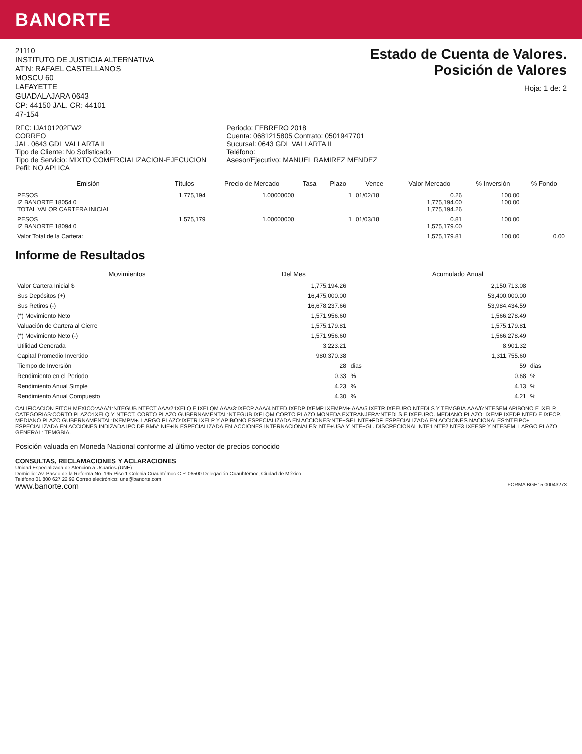BANORTE
21110
INSTITUTO DE JUSTICIA ALTERNATIVA
AT'N: RAFAEL CASTELLANOS
MOSCU 60
LAFAYETTE
GUADALAJARA 0643
CP: 44150 JAL. CR: 44101
47-154
Estado de Cuenta de Valores.
Posición de Valores
Hoja: 1 de: 2
RFC: IJA101202FW2
CORREO
JAL. 0643 GDL VALLARTA II
Tipo de Cliente: No Sofisticado
Tipo de Servicio: MIXTO COMERCIALIZACION-EJECUCION
Pefil: NO APLICA
Periodo: FEBRERO 2018
Cuenta: 0681215805 Contrato: 0501947701
Sucursal: 0643 GDL VALLARTA II
Teléfono:
Asesor/Ejecutivo: MANUEL RAMIREZ MENDEZ
| Emisión | Títulos | Precio de Mercado | Tasa | Plazo | Vence | Valor Mercado | % Inversión | % Fondo |
| --- | --- | --- | --- | --- | --- | --- | --- | --- |
| PESOS IZ BANORTE 18054 0 TOTAL VALOR CARTERA INICIAL | 1,775,194 | 1.00000000 | | 1 | 01/02/18 | 0.26 1,775,194.00 1,775,194.26 | 100.00 100.00 | |
| PESOS IZ BANORTE 18094 0 | 1,575,179 | 1.00000000 | | 1 | 01/03/18 | 0.81 1,575,179.00 | 100.00 | |
| Valor Total de la Cartera: | | | | | | 1,575,179.81 | 100.00 | 0.00 |
Informe de Resultados
| Movimientos | Del Mes | | Acumulado Anual | |
| --- | --- | --- | --- | --- |
| Valor Cartera Inicial $ | 1,775,194.26 | | 2,150,713.08 | |
| Sus Depósitos (+) | 16,475,000.00 | | 53,400,000.00 | |
| Sus Retiros (-) | 16,678,237.66 | | 53,984,434.59 | |
| (*) Movimiento Neto | 1,571,956.60 | | 1,566,278.49 | |
| Valuación de Cartera al Cierre | 1,575,179.81 | | 1,575,179.81 | |
| (*) Movimiento Neto (-) | 1,571,956.60 | | 1,566,278.49 | |
| Utilidad Generada | 3,223.21 | | 8,901.32 | |
| Capital Promedio Invertido | 980,370.38 | | 1,311,755.60 | |
| Tiempo de Inversión | 28 | dias | 59 | dias |
| Rendimiento en el Periodo | 0.33 | % | 0.68 | % |
| Rendimiento Anual Simple | 4.23 | % | 4.13 | % |
| Rendimiento Anual Compuesto | 4.30 | % | 4.21 | % |
CALIFICACION FITCH MEXICO:AAA/1:NTEGUB NTECT AAA/2:IXELQ E IXELQM AAA/3:IXECP AAA/4 NTED IXEDP IXEMP IXEMPM+ AAA/5 IXETR IXEEURO NTEDLS Y TEMGBIA AAA/6:NTESEM APIBONO E IXELP. CATEGORIAS:CORTO PLAZO:IXELQ Y NTECT. CORTO PLAZO GUBERNAMENTAL:NTEGUB IXELQM CORTO PLAZO MONEDA EXTRANJERA:NTEDLS E IXEEURO. MEDIANO PLAZO: IXEMP IXEDP NTED E IXECP. MEDIANO PLAZO GUBERNAMENTAL:IXEMPM+. LARGO PLAZO:IXETR IXELP Y APIBONO ESPECIALIZADA EN ACCIONES:NTE+SEL NTE+FDF. ESPECIALIZADA EN ACCIONES NACIONALES:NTEIPC+ ESPECIALIZADA EN ACCIONES INDIZADA IPC DE BMV: NIE+IN ESPECIALIZADA EN ACCIONES INTERNACIONALES: NTE+USA Y NTE+GL. DISCRECIONAL:NTE1 NTE2 NTE3 IXEESP Y NTESEM. LARGO PLAZO GENERAL: TEMGBIA.
Posición valuada en Moneda Nacional conforme al último vector de precios conocido
CONSULTAS, RECLAMACIONES Y ACLARACIONES
Unidad Especializada de Atención a Usuarios (UNE)
Domicilio: Av. Paseo de la Reforma No. 195 Piso 1 Colonia Cuauhtémoc C.P. 06500 Delegación Cuauhtémoc, Ciudad de México
Teléfono 01 800 627 22 92 Correo electrónico: une@banorte.com
www.banorte.com FORMA BGH15 00043273